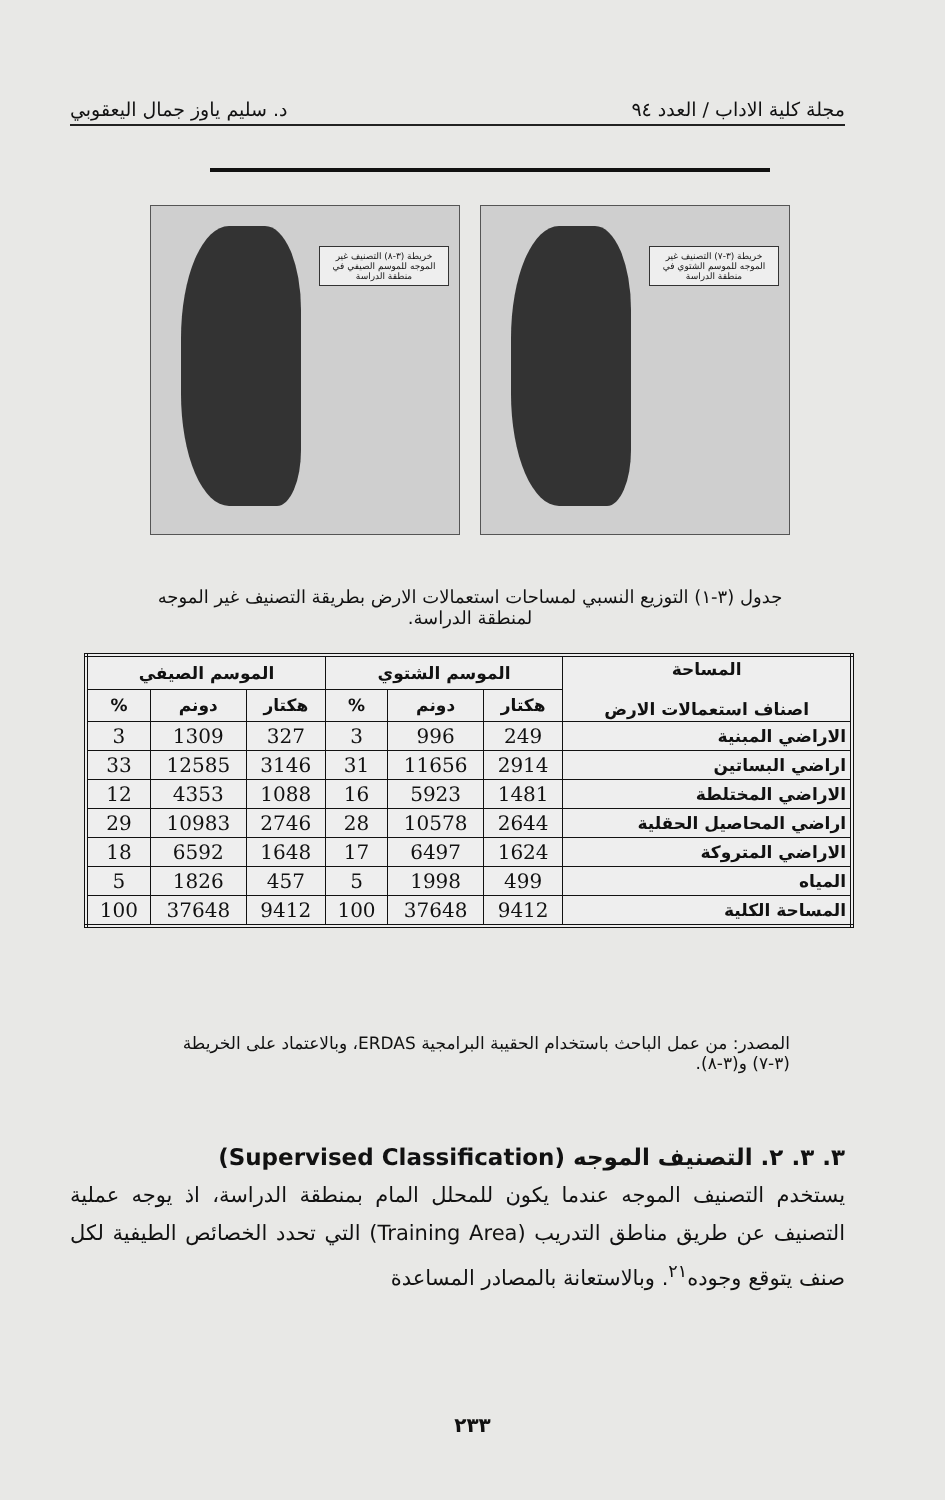مجلة كلية الاداب / العدد ٩٤ د. سليم ياوز جمال اليعقوبي
خريطة (٣-٧) التصنيف غير الموجه للموسم الشتوي في منطقة الدراسة
خريطة (٣-٨) التصنيف غير الموجه للموسم الصيفي في منطقة الدراسة
جدول (٣-١) التوزيع النسبي لمساحات استعمالات الارض بطريقة التصنيف غير الموجه لمنطقة الدراسة.
| المساحة اصناف استعمالات الارض | الموسم الشتوي | | | الموسم الصيفي | | |
| --- | --- | --- | --- | --- | --- | --- |
| | هكتار | دونم | % | هكتار | دونم | % |
| الاراضي المبنية | 249 | 996 | 3 | 327 | 1309 | 3 |
| اراضي البساتين | 2914 | 11656 | 31 | 3146 | 12585 | 33 |
| الاراضي المختلطة | 1481 | 5923 | 16 | 1088 | 4353 | 12 |
| اراضي المحاصيل الحقلية | 2644 | 10578 | 28 | 2746 | 10983 | 29 |
| الاراضي المتروكة | 1624 | 6497 | 17 | 1648 | 6592 | 18 |
| المياه | 499 | 1998 | 5 | 457 | 1826 | 5 |
| المساحة الكلية | 9412 | 37648 | 100 | 9412 | 37648 | 100 |
المصدر: من عمل الباحث باستخدام الحقيبة البرامجية ERDAS، وبالاعتماد على الخريطة (٣-٧) و(٣-٨).
٣. ٣. ٢. التصنيف الموجه (Supervised Classification)
يستخدم التصنيف الموجه عندما يكون للمحلل المام بمنطقة الدراسة، اذ يوجه عملية التصنيف عن طريق مناطق التدريب (Training Area) التي تحدد الخصائص الطيفية لكل صنف يتوقع وجوده<sup>٢١</sup>. وبالاستعانة بالمصادر المساعدة
٢٣٣